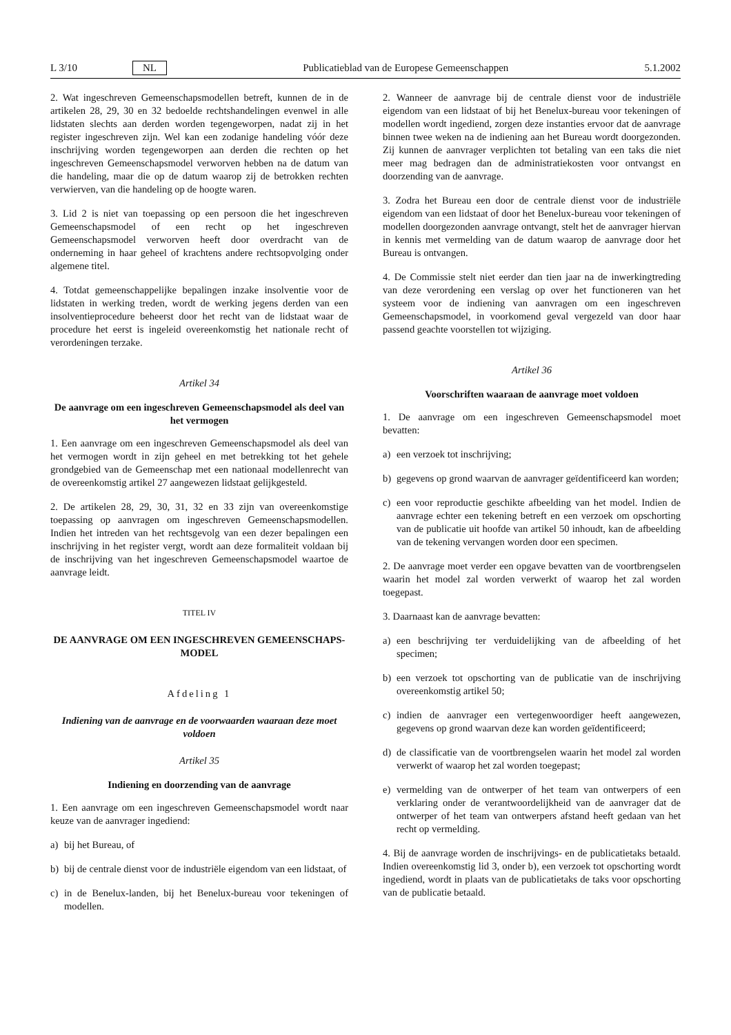L 3/10 NL Publicatieblad van de Europese Gemeenschappen 5.1.2002
2. Wat ingeschreven Gemeenschapsmodellen betreft, kunnen de in de artikelen 28, 29, 30 en 32 bedoelde rechtshandelingen evenwel in alle lidstaten slechts aan derden worden tegengeworpen, nadat zij in het register ingeschreven zijn. Wel kan een zodanige handeling vóór deze inschrijving worden tegengeworpen aan derden die rechten op het ingeschreven Gemeenschapsmodel verworven hebben na de datum van die handeling, maar die op de datum waarop zij de betrokken rechten verwierven, van die handeling op de hoogte waren.
3. Lid 2 is niet van toepassing op een persoon die het ingeschreven Gemeenschapsmodel of een recht op het ingeschreven Gemeenschapsmodel verworven heeft door overdracht van de onderneming in haar geheel of krachtens andere rechtsopvolging onder algemene titel.
4. Totdat gemeenschappelijke bepalingen inzake insolventie voor de lidstaten in werking treden, wordt de werking jegens derden van een insolventieprocedure beheerst door het recht van de lidstaat waar de procedure het eerst is ingeleid overeenkomstig het nationale recht of verordeningen terzake.
Artikel 34
De aanvrage om een ingeschreven Gemeenschapsmodel als deel van het vermogen
1. Een aanvrage om een ingeschreven Gemeenschapsmodel als deel van het vermogen wordt in zijn geheel en met betrekking tot het gehele grondgebied van de Gemeenschap met een nationaal modellenrecht van de overeenkomstig artikel 27 aangewezen lidstaat gelijkgesteld.
2. De artikelen 28, 29, 30, 31, 32 en 33 zijn van overeenkomstige toepassing op aanvragen om ingeschreven Gemeenschapsmodellen. Indien het intreden van het rechtsgevolg van een dezer bepalingen een inschrijving in het register vergt, wordt aan deze formaliteit voldaan bij de inschrijving van het ingeschreven Gemeenschapsmodel waartoe de aanvrage leidt.
TITEL IV
DE AANVRAGE OM EEN INGESCHREVEN GEMEENSCHAPS-MODEL
Afdeling 1
Indiening van de aanvrage en de voorwaarden waaraan deze moet voldoen
Artikel 35
Indiening en doorzending van de aanvrage
1. Een aanvrage om een ingeschreven Gemeenschapsmodel wordt naar keuze van de aanvrager ingediend:
a) bij het Bureau, of
b) bij de centrale dienst voor de industriële eigendom van een lidstaat, of
c) in de Benelux-landen, bij het Benelux-bureau voor tekeningen of modellen.
2. Wanneer de aanvrage bij de centrale dienst voor de industriële eigendom van een lidstaat of bij het Benelux-bureau voor tekeningen of modellen wordt ingediend, zorgen deze instanties ervoor dat de aanvrage binnen twee weken na de indiening aan het Bureau wordt doorgezonden. Zij kunnen de aanvrager verplichten tot betaling van een taks die niet meer mag bedragen dan de administratiekosten voor ontvangst en doorzending van de aanvrage.
3. Zodra het Bureau een door de centrale dienst voor de industriële eigendom van een lidstaat of door het Benelux-bureau voor tekeningen of modellen doorgezonden aanvrage ontvangt, stelt het de aanvrager hiervan in kennis met vermelding van de datum waarop de aanvrage door het Bureau is ontvangen.
4. De Commissie stelt niet eerder dan tien jaar na de inwerkingtreding van deze verordening een verslag op over het functioneren van het systeem voor de indiening van aanvragen om een ingeschreven Gemeenschapsmodel, in voorkomend geval vergezeld van door haar passend geachte voorstellen tot wijziging.
Artikel 36
Voorschriften waaraan de aanvrage moet voldoen
1. De aanvrage om een ingeschreven Gemeenschapsmodel moet bevatten:
a) een verzoek tot inschrijving;
b) gegevens op grond waarvan de aanvrager geïdentificeerd kan worden;
c) een voor reproductie geschikte afbeelding van het model. Indien de aanvrage echter een tekening betreft en een verzoek om opschorting van de publicatie uit hoofde van artikel 50 inhoudt, kan de afbeelding van de tekening vervangen worden door een specimen.
2. De aanvrage moet verder een opgave bevatten van de voortbrengselen waarin het model zal worden verwerkt of waarop het zal worden toegepast.
3. Daarnaast kan de aanvrage bevatten:
a) een beschrijving ter verduidelijking van de afbeelding of het specimen;
b) een verzoek tot opschorting van de publicatie van de inschrijving overeenkomstig artikel 50;
c) indien de aanvrager een vertegenwoordiger heeft aangewezen, gegevens op grond waarvan deze kan worden geïdentificeerd;
d) de classificatie van de voortbrengselen waarin het model zal worden verwerkt of waarop het zal worden toegepast;
e) vermelding van de ontwerper of het team van ontwerpers of een verklaring onder de verantwoordelijkheid van de aanvrager dat de ontwerper of het team van ontwerpers afstand heeft gedaan van het recht op vermelding.
4. Bij de aanvrage worden de inschrijvings- en de publicatietaks betaald. Indien overeenkomstig lid 3, onder b), een verzoek tot opschorting wordt ingediend, wordt in plaats van de publicatietaks de taks voor opschorting van de publicatie betaald.